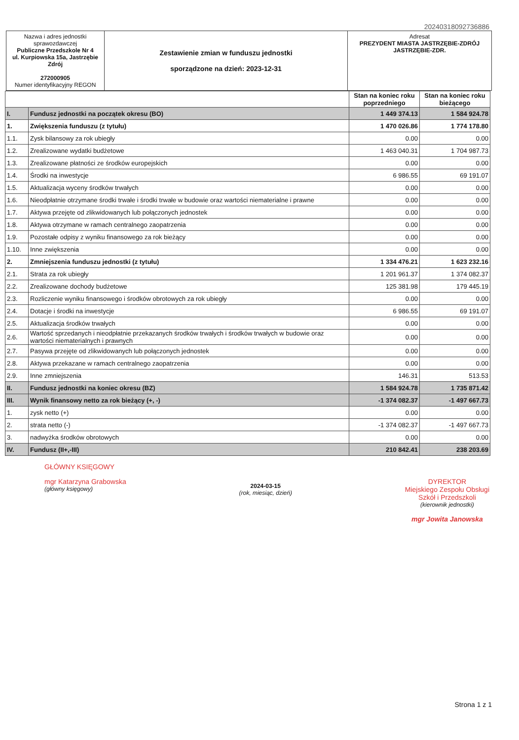20240318092736886
| Nazwa i adres jednostki sprawozdawczej Publiczne Przedszkole Nr 4 ul. Kurpiowska 15a, Jastrzębie Zdrój 272000905 Numer identyfikacyjny REGON | Zestawienie zmian w funduszu jednostki sporządzone na dzień: 2023-12-31 | Adresat PREZYDENT MIASTA JASTRZĘBIE-ZDRÓJ JASTRZĘBIE-ZDR. |
| | | Stan na koniec roku poprzedniego | Stan na koniec roku bieżącego |
| I. | Fundusz jednostki na początek okresu (BO) | 1 449 374.13 | 1 584 924.78 |
| 1. | Zwiększenia funduszu (z tytułu) | 1 470 026.86 | 1 774 178.80 |
| 1.1. | Zysk bilansowy za rok ubiegły | 0.00 | 0.00 |
| 1.2. | Zrealizowane wydatki budżetowe | 1 463 040.31 | 1 704 987.73 |
| 1.3. | Zrealizowane płatności ze środków europejskich | 0.00 | 0.00 |
| 1.4. | Środki na inwestycje | 6 986.55 | 69 191.07 |
| 1.5. | Aktualizacja wyceny środków trwałych | 0.00 | 0.00 |
| 1.6. | Nieodpłatnie otrzymane środki trwałe i środki trwałe w budowie oraz wartości niematerialne i prawne | 0.00 | 0.00 |
| 1.7. | Aktywa przejęte od zlikwidowanych lub połączonych jednostek | 0.00 | 0.00 |
| 1.8. | Aktywa otrzymane w ramach centralnego zaopatrzenia | 0.00 | 0.00 |
| 1.9. | Pozostałe odpisy z wyniku finansowego za rok bieżący | 0.00 | 0.00 |
| 1.10. | Inne zwiększenia | 0.00 | 0.00 |
| 2. | Zmniejszenia funduszu jednostki (z tytułu) | 1 334 476.21 | 1 623 232.16 |
| 2.1. | Strata za rok ubiegły | 1 201 961.37 | 1 374 082.37 |
| 2.2. | Zrealizowane dochody budżetowe | 125 381.98 | 179 445.19 |
| 2.3. | Rozliczenie wyniku finansowego i środków obrotowych za rok ubiegły | 0.00 | 0.00 |
| 2.4. | Dotacje i środki na inwestycje | 6 986.55 | 69 191.07 |
| 2.5. | Aktualizacja środków trwałych | 0.00 | 0.00 |
| 2.6. | Wartość sprzedanych i nieodpłatnie przekazanych środków trwałych i środków trwałych w budowie oraz wartości niematerialnych i prawnych | 0.00 | 0.00 |
| 2.7. | Pasywa przejęte od zlikwidowanych lub połączonych jednostek | 0.00 | 0.00 |
| 2.8. | Aktywa przekazane w ramach centralnego zaopatrzenia | 0.00 | 0.00 |
| 2.9. | Inne zmniejszenia | 146.31 | 513.53 |
| II. | Fundusz jednostki na koniec okresu (BZ) | 1 584 924.78 | 1 735 871.42 |
| III. | Wynik finansowy netto za rok bieżący (+, -) | -1 374 082.37 | -1 497 667.73 |
| 1. | zysk netto (+) | 0.00 | 0.00 |
| 2. | strata netto (-) | -1 374 082.37 | -1 497 667.73 |
| 3. | nadwyżka środków obrotowych | 0.00 | 0.00 |
| IV. | Fundusz (II+,-III) | 210 842.41 | 238 203.69 |
GŁÓWNY KSIĘGOWY
mgr Katarzyna Grabowska
(główny księgowy)
2024-03-15
(rok, miesiąc, dzień)
DYREKTOR
Miejskiego Zespołu Obsługi
Szkół i Przedszkoli
(kierownik jednostki)
mgr Jowita Janowska
Strona 1 z 1